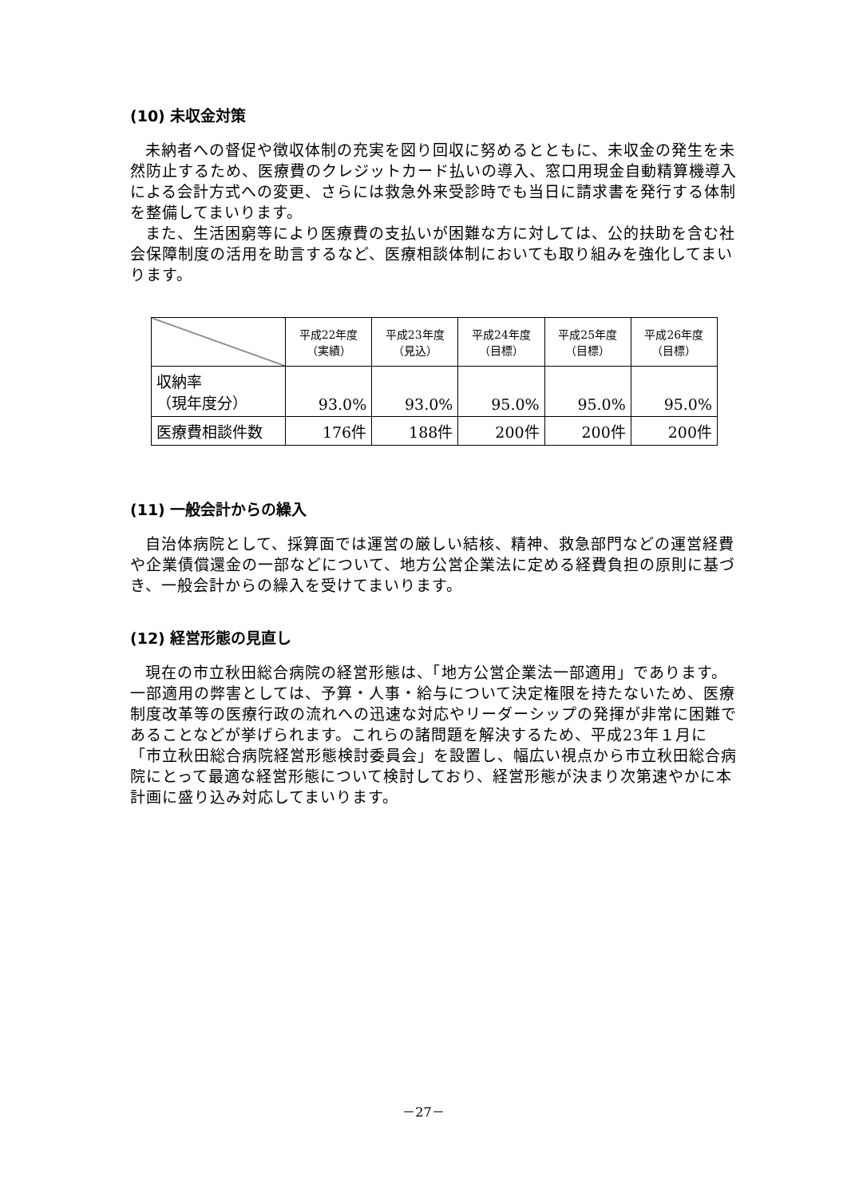(10) 未収金対策
未納者への督促や徴収体制の充実を図り回収に努めるとともに、未収金の発生を未然防止するため、医療費のクレジットカード払いの導入、窓口用現金自動精算機導入による会計方式への変更、さらには救急外来受診時でも当日に請求書を発行する体制を整備してまいります。
また、生活困窮等により医療費の支払いが困難な方に対しては、公的扶助を含む社会保障制度の活用を助言するなど、医療相談体制においても取り組みを強化してまいります。
| | 平成22年度 （実績） | 平成23年度 （見込） | 平成24年度 （目標） | 平成25年度 （目標） | 平成26年度 （目標） |
| --- | --- | --- | --- | --- | --- |
| 収納率 （現年度分） | 93.0% | 93.0% | 95.0% | 95.0% | 95.0% |
| 医療費相談件数 | 176件 | 188件 | 200件 | 200件 | 200件 |
(11) 一般会計からの繰入
自治体病院として、採算面では運営の厳しい結核、精神、救急部門などの運営経費や企業債償還金の一部などについて、地方公営企業法に定める経費負担の原則に基づき、一般会計からの繰入を受けてまいります。
(12) 経営形態の見直し
現在の市立秋田総合病院の経営形態は、「地方公営企業法一部適用」であります。一部適用の弊害としては、予算・人事・給与について決定権限を持たないため、医療制度改革等の医療行政の流れへの迅速な対応やリーダーシップの発揮が非常に困難であることなどが挙げられます。これらの諸問題を解決するため、平成23年１月に「市立秋田総合病院経営形態検討委員会」を設置し、幅広い視点から市立秋田総合病院にとって最適な経営形態について検討しており、経営形態が決まり次第速やかに本計画に盛り込み対応してまいります。
－27－